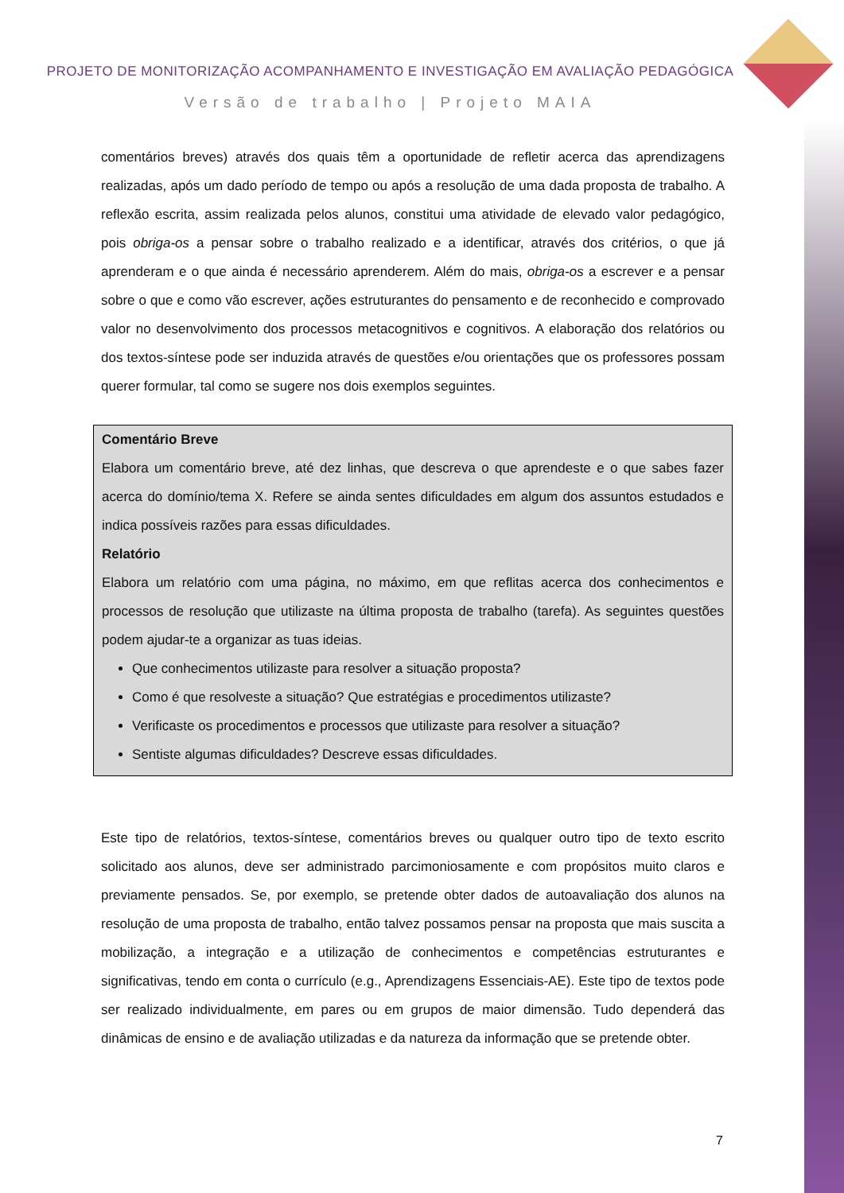PROJETO DE MONITORIZAÇÃO ACOMPANHAMENTO E INVESTIGAÇÃO EM AVALIAÇÃO PEDAGÓGICA
Versão de trabalho | Projeto MAIA
comentários breves) através dos quais têm a oportunidade de refletir acerca das aprendizagens realizadas, após um dado período de tempo ou após a resolução de uma dada proposta de trabalho. A reflexão escrita, assim realizada pelos alunos, constitui uma atividade de elevado valor pedagógico, pois obriga-os a pensar sobre o trabalho realizado e a identificar, através dos critérios, o que já aprenderam e o que ainda é necessário aprenderem. Além do mais, obriga-os a escrever e a pensar sobre o que e como vão escrever, ações estruturantes do pensamento e de reconhecido e comprovado valor no desenvolvimento dos processos metacognitivos e cognitivos. A elaboração dos relatórios ou dos textos-síntese pode ser induzida através de questões e/ou orientações que os professores possam querer formular, tal como se sugere nos dois exemplos seguintes.
Comentário Breve
Elabora um comentário breve, até dez linhas, que descreva o que aprendeste e o que sabes fazer acerca do domínio/tema X. Refere se ainda sentes dificuldades em algum dos assuntos estudados e indica possíveis razões para essas dificuldades.
Relatório
Elabora um relatório com uma página, no máximo, em que reflitas acerca dos conhecimentos e processos de resolução que utilizaste na última proposta de trabalho (tarefa). As seguintes questões podem ajudar-te a organizar as tuas ideias.
Que conhecimentos utilizaste para resolver a situação proposta?
Como é que resolveste a situação? Que estratégias e procedimentos utilizaste?
Verificaste os procedimentos e processos que utilizaste para resolver a situação?
Sentiste algumas dificuldades? Descreve essas dificuldades.
Este tipo de relatórios, textos-síntese, comentários breves ou qualquer outro tipo de texto escrito solicitado aos alunos, deve ser administrado parcimoniosamente e com propósitos muito claros e previamente pensados. Se, por exemplo, se pretende obter dados de autoavaliação dos alunos na resolução de uma proposta de trabalho, então talvez possamos pensar na proposta que mais suscita a mobilização, a integração e a utilização de conhecimentos e competências estruturantes e significativas, tendo em conta o currículo (e.g., Aprendizagens Essenciais-AE). Este tipo de textos pode ser realizado individualmente, em pares ou em grupos de maior dimensão. Tudo dependerá das dinâmicas de ensino e de avaliação utilizadas e da natureza da informação que se pretende obter.
7